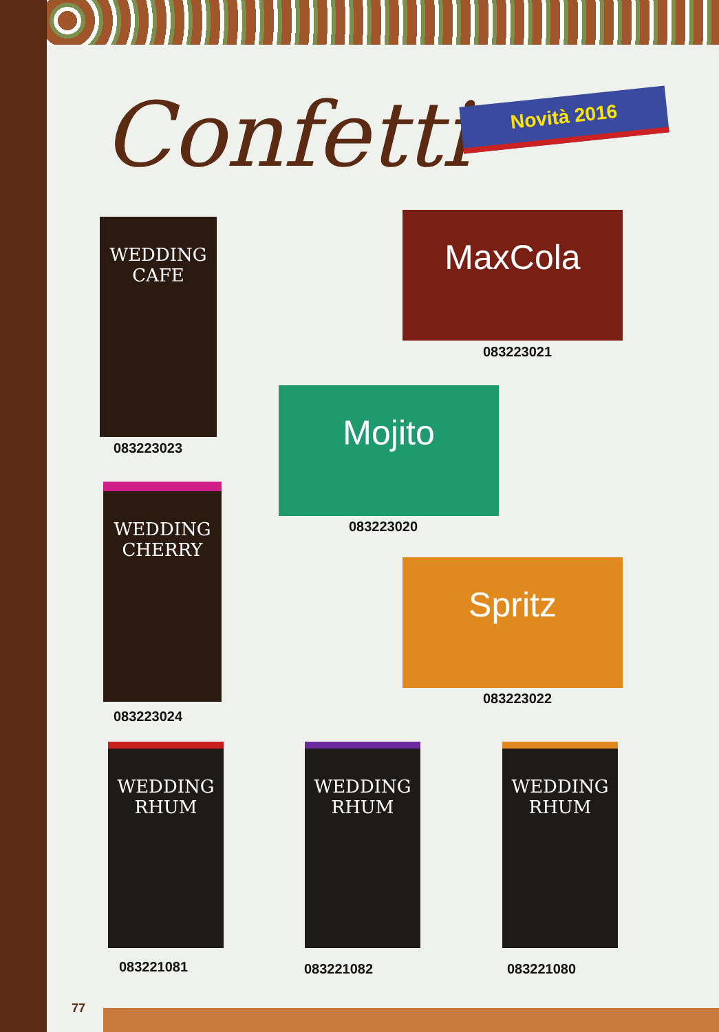Confetti Novità 2016
WEDDING CAFE
083223023
MaxCola
083223021
Mojito
083223020
WEDDING CHERRY
083223024
Spritz
083223022
WEDDING RHUM
083221081
WEDDING RHUM
083221082
WEDDING RHUM
083221080
77